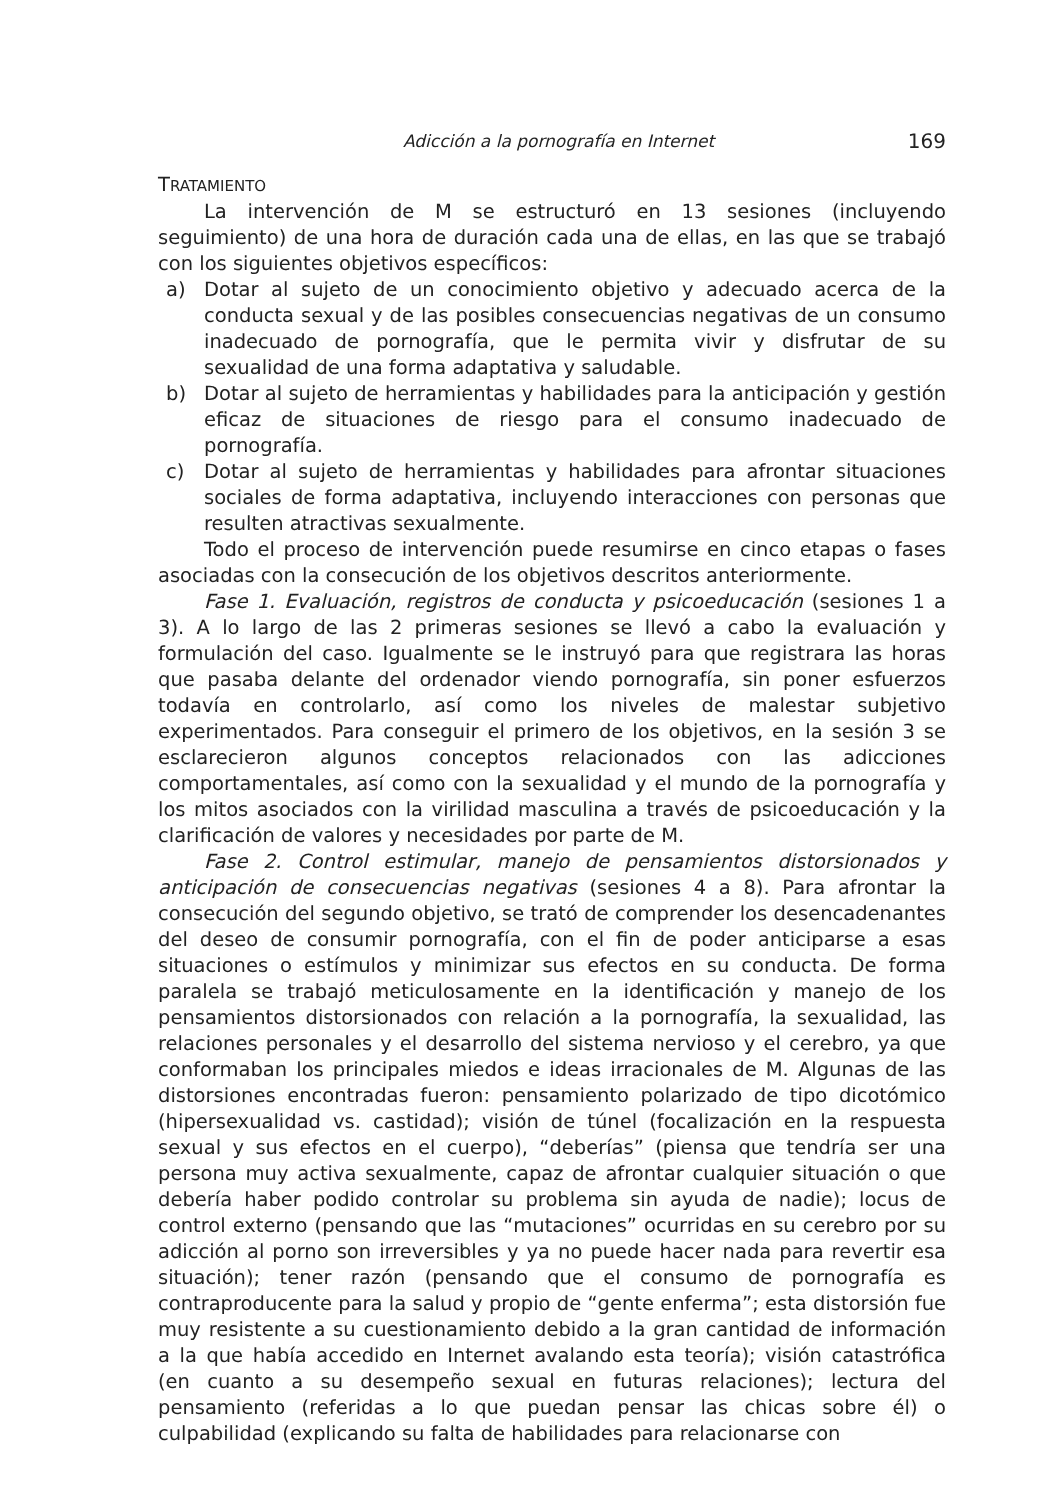Adicción a la pornografía en Internet 169
TRATAMIENTO
La intervención de M se estructuró en 13 sesiones (incluyendo seguimiento) de una hora de duración cada una de ellas, en las que se trabajó con los siguientes objetivos específicos:
a) Dotar al sujeto de un conocimiento objetivo y adecuado acerca de la conducta sexual y de las posibles consecuencias negativas de un consumo inadecuado de pornografía, que le permita vivir y disfrutar de su sexualidad de una forma adaptativa y saludable.
b) Dotar al sujeto de herramientas y habilidades para la anticipación y gestión eficaz de situaciones de riesgo para el consumo inadecuado de pornografía.
c) Dotar al sujeto de herramientas y habilidades para afrontar situaciones sociales de forma adaptativa, incluyendo interacciones con personas que resulten atractivas sexualmente.
Todo el proceso de intervención puede resumirse en cinco etapas o fases asociadas con la consecución de los objetivos descritos anteriormente.
Fase 1. Evaluación, registros de conducta y psicoeducación (sesiones 1 a 3). A lo largo de las 2 primeras sesiones se llevó a cabo la evaluación y formulación del caso. Igualmente se le instruyó para que registrara las horas que pasaba delante del ordenador viendo pornografía, sin poner esfuerzos todavía en controlarlo, así como los niveles de malestar subjetivo experimentados. Para conseguir el primero de los objetivos, en la sesión 3 se esclarecieron algunos conceptos relacionados con las adicciones comportamentales, así como con la sexualidad y el mundo de la pornografía y los mitos asociados con la virilidad masculina a través de psicoeducación y la clarificación de valores y necesidades por parte de M.
Fase 2. Control estimular, manejo de pensamientos distorsionados y anticipación de consecuencias negativas (sesiones 4 a 8). Para afrontar la consecución del segundo objetivo, se trató de comprender los desencadenantes del deseo de consumir pornografía, con el fin de poder anticiparse a esas situaciones o estímulos y minimizar sus efectos en su conducta. De forma paralela se trabajó meticulosamente en la identificación y manejo de los pensamientos distorsionados con relación a la pornografía, la sexualidad, las relaciones personales y el desarrollo del sistema nervioso y el cerebro, ya que conformaban los principales miedos e ideas irracionales de M. Algunas de las distorsiones encontradas fueron: pensamiento polarizado de tipo dicotómico (hipersexualidad vs. castidad); visión de túnel (focalización en la respuesta sexual y sus efectos en el cuerpo), “deberías” (piensa que tendría ser una persona muy activa sexualmente, capaz de afrontar cualquier situación o que debería haber podido controlar su problema sin ayuda de nadie); locus de control externo (pensando que las “mutaciones” ocurridas en su cerebro por su adicción al porno son irreversibles y ya no puede hacer nada para revertir esa situación); tener razón (pensando que el consumo de pornografía es contraproducente para la salud y propio de “gente enferma”; esta distorsión fue muy resistente a su cuestionamiento debido a la gran cantidad de información a la que había accedido en Internet avalando esta teoría); visión catastrófica (en cuanto a su desempeño sexual en futuras relaciones); lectura del pensamiento (referidas a lo que puedan pensar las chicas sobre él) o culpabilidad (explicando su falta de habilidades para relacionarse con